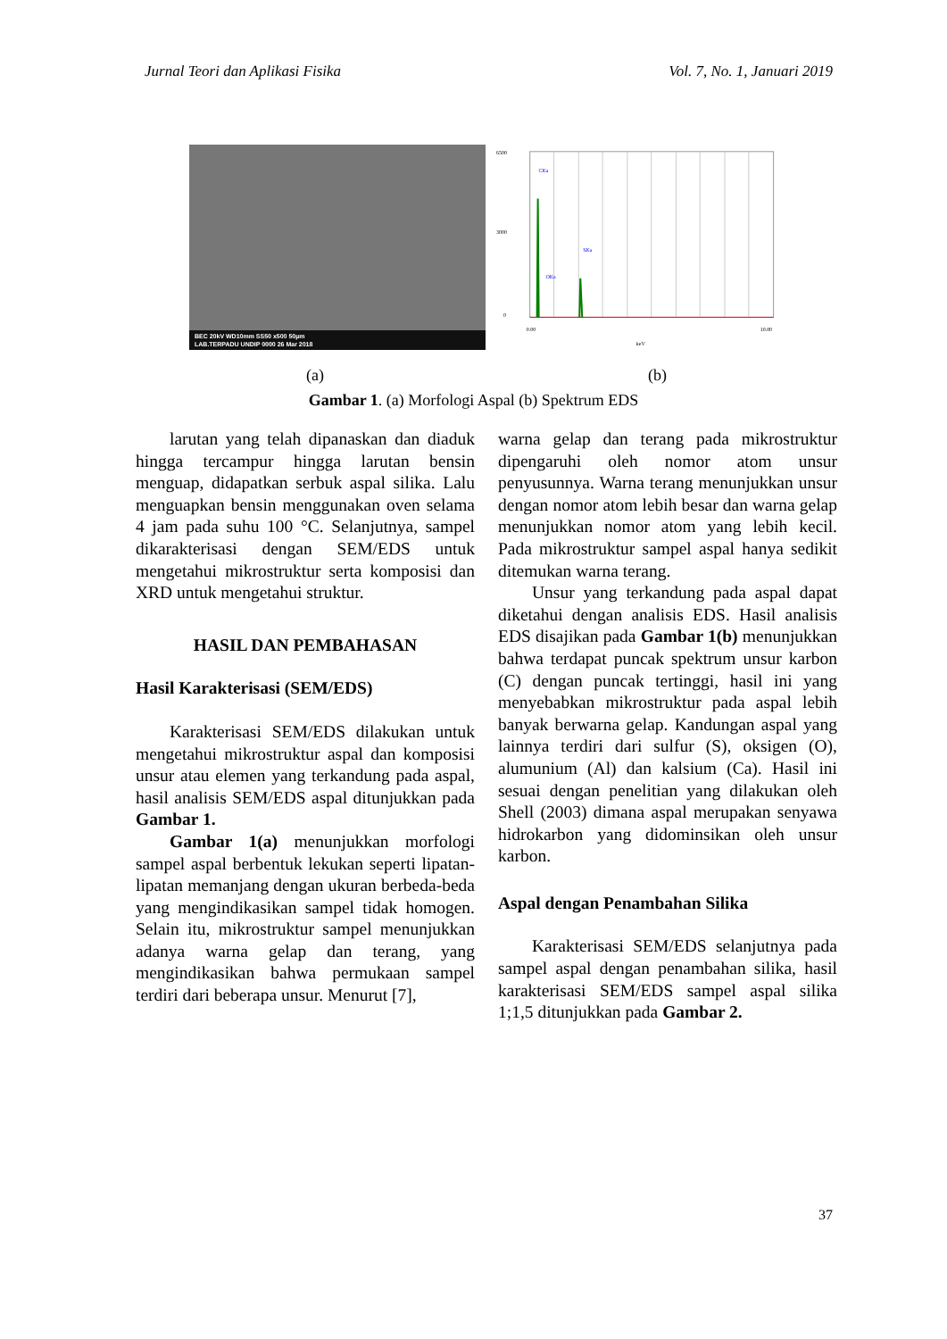Jurnal Teori dan Aplikasi Fisika Vol. 7, No. 1, Januari 2019
BEC 20kV WD10mm SS50 x500 50µm
LAB.TERPADU UNDIP 0000 26 Mar 2018
6500
3000
0
0.00
10.00
keV
CKa
OKa
SKa
(a) (b)
Gambar 1. (a) Morfologi Aspal (b) Spektrum EDS
larutan yang telah dipanaskan dan diaduk hingga tercampur hingga larutan bensin menguap, didapatkan serbuk aspal silika. Lalu menguapkan bensin menggunakan oven selama 4 jam pada suhu 100 °C. Selanjutnya, sampel dikarakterisasi dengan SEM/EDS untuk mengetahui mikrostruktur serta komposisi dan XRD untuk mengetahui struktur.
HASIL DAN PEMBAHASAN
Hasil Karakterisasi (SEM/EDS)
Karakterisasi SEM/EDS dilakukan untuk mengetahui mikrostruktur aspal dan komposisi unsur atau elemen yang terkandung pada aspal, hasil analisis SEM/EDS aspal ditunjukkan pada Gambar 1.
Gambar 1(a) menunjukkan morfologi sampel aspal berbentuk lekukan seperti lipatan-lipatan memanjang dengan ukuran berbeda-beda yang mengindikasikan sampel tidak homogen. Selain itu, mikrostruktur sampel menunjukkan adanya warna gelap dan terang, yang mengindikasikan bahwa permukaan sampel terdiri dari beberapa unsur. Menurut [7],
warna gelap dan terang pada mikrostruktur dipengaruhi oleh nomor atom unsur penyusunnya. Warna terang menunjukkan unsur dengan nomor atom lebih besar dan warna gelap menunjukkan nomor atom yang lebih kecil. Pada mikrostruktur sampel aspal hanya sedikit ditemukan warna terang.
Unsur yang terkandung pada aspal dapat diketahui dengan analisis EDS. Hasil analisis EDS disajikan pada Gambar 1(b) menunjukkan bahwa terdapat puncak spektrum unsur karbon (C) dengan puncak tertinggi, hasil ini yang menyebabkan mikrostruktur pada aspal lebih banyak berwarna gelap. Kandungan aspal yang lainnya terdiri dari sulfur (S), oksigen (O), alumunium (Al) dan kalsium (Ca). Hasil ini sesuai dengan penelitian yang dilakukan oleh Shell (2003) dimana aspal merupakan senyawa hidrokarbon yang didominsikan oleh unsur karbon.
Aspal dengan Penambahan Silika
Karakterisasi SEM/EDS selanjutnya pada sampel aspal dengan penambahan silika, hasil karakterisasi SEM/EDS sampel aspal silika 1;1,5 ditunjukkan pada Gambar 2.
37